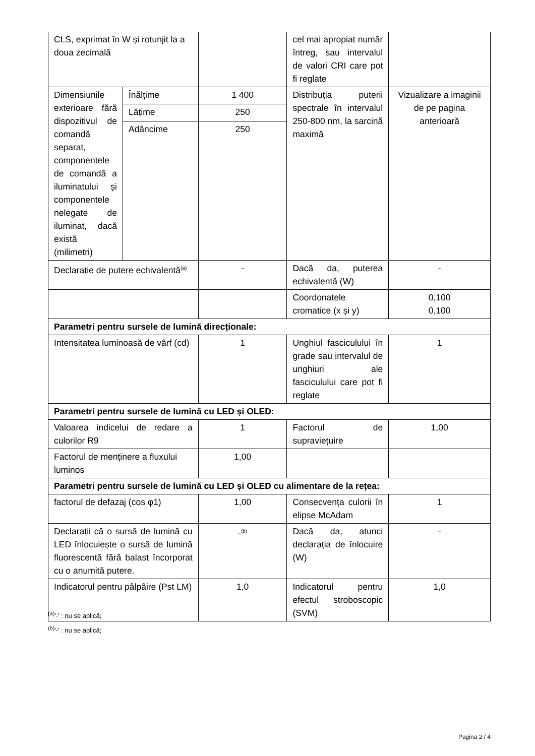| CLS, exprimat în W și rotunjit la a doua zecimală | | | cel mai apropiat număr întreg, sau intervalul de valori CRI care pot fi reglate | |
| Dimensiunile exterioare fără dispozitivul de comandă separat, componentele de comandă a iluminatului și componentele nelegate de iluminat, dacă există (milimetri) | Înălțime | 1 400 | Distribuția puterii spectrale în intervalul 250-800 nm, la sarcină maximă | Vizualizare a imaginii de pe pagina anterioară |
| | Lățime | 250 | | |
| | Adâncime | 250 | | |
| Declarație de putere echivalentă<sup>(a)</sup> | | - | Dacă da, puterea echivalentă (W) | - |
| | | | Coordonatele cromatice (x și y) | 0,100 0,100 |
| Parametri pentru sursele de lumină direcționale: | | | | |
| Intensitatea luminoasă de vârf (cd) | | 1 | Unghiul fasciculului în grade sau intervalul de unghiuri ale fasciculului care pot fi reglate | 1 |
| Parametri pentru sursele de lumină cu LED și OLED: | | | | |
| Valoarea indicelui de redare a culorilor R9 | | 1 | Factorul de supraviețuire | 1,00 |
| Factorul de menținere a fluxului luminos | | 1,00 | | |
| Parametri pentru sursele de lumină cu LED și OLED cu alimentare de la rețea: | | | | |
| factorul de defazaj (cos φ1) | | 1,00 | Consecvența culorii în elipse McAdam | 1 |
| Declarații că o sursă de lumină cu LED înlocuiește o sursă de lumină fluorescentă fără balast încorporat cu o anumită putere. | | -<sup>(b)</sup> | Dacă da, atunci declarația de înlocuire (W) | - |
| Indicatorul pentru pâlpâire (Pst LM) | | 1,0 | Indicatorul pentru efectul stroboscopic (SVM) | 1,0 |
<sup>(a)</sup> '-' : nu se aplică;
<sup>(b)</sup> '-' : nu se aplică;
Pagina 2 / 4